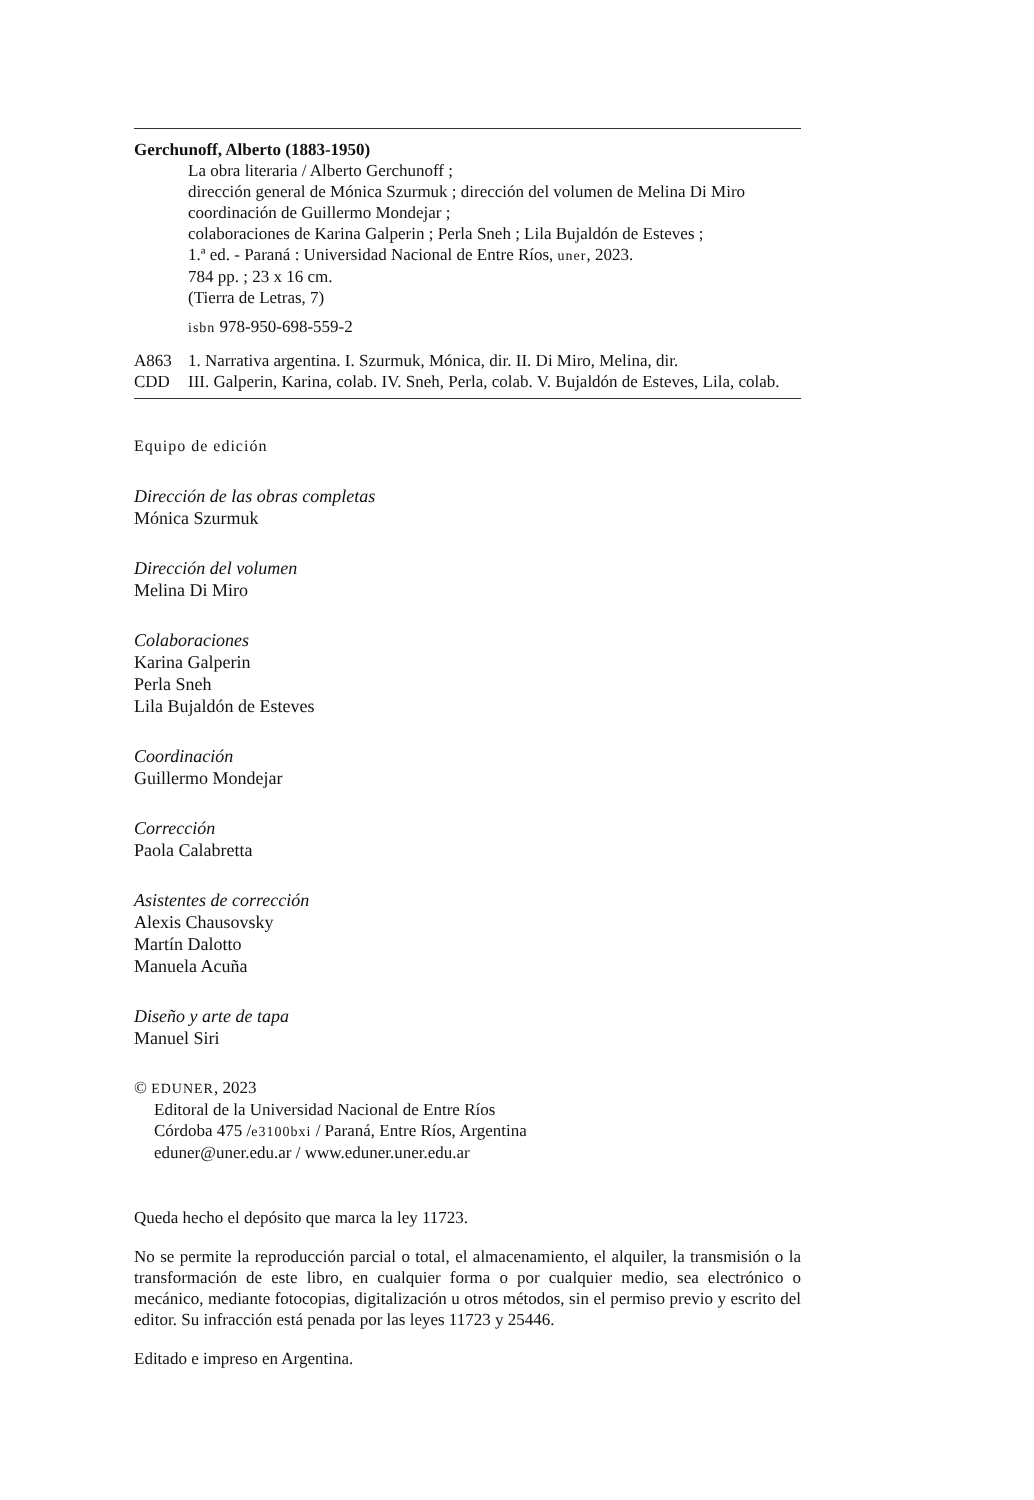Gerchunoff, Alberto (1883-1950)
La obra literaria / Alberto Gerchunoff ;
dirección general de Mónica Szurmuk ; dirección del volumen de Melina Di Miro
coordinación de Guillermo Mondejar ;
colaboraciones de Karina Galperin ; Perla Sneh ; Lila Bujaldón de Esteves ;
1.ª ed. - Paraná : Universidad Nacional de Entre Ríos, uner, 2023.
784 pp. ; 23 x 16 cm.
(Tierra de Letras, 7)
isbn 978-950-698-559-2
A863
CDD
1. Narrativa argentina. I. Szurmuk, Mónica, dir. II. Di Miro, Melina, dir.
III. Galperin, Karina, colab. IV. Sneh, Perla, colab. V. Bujaldón de Esteves, Lila, colab.
Equipo de edición
Dirección de las obras completas
Mónica Szurmuk
Dirección del volumen
Melina Di Miro
Colaboraciones
Karina Galperin
Perla Sneh
Lila Bujaldón de Esteves
Coordinación
Guillermo Mondejar
Corrección
Paola Calabretta
Asistentes de corrección
Alexis Chausovsky
Martín Dalotto
Manuela Acuña
Diseño y arte de tapa
Manuel Siri
© EDUNER, 2023
Editoral de la Universidad Nacional de Entre Ríos
Córdoba 475 /e3100bxi / Paraná, Entre Ríos, Argentina
eduner@uner.edu.ar / www.eduner.uner.edu.ar
Queda hecho el depósito que marca la ley 11723.
No se permite la reproducción parcial o total, el almacenamiento, el alquiler, la transmisión o la transformación de este libro, en cualquier forma o por cualquier medio, sea electrónico o mecánico, mediante fotocopias, digitalización u otros métodos, sin el permiso previo y escrito del editor. Su infracción está penada por las leyes 11723 y 25446.
Editado e impreso en Argentina.